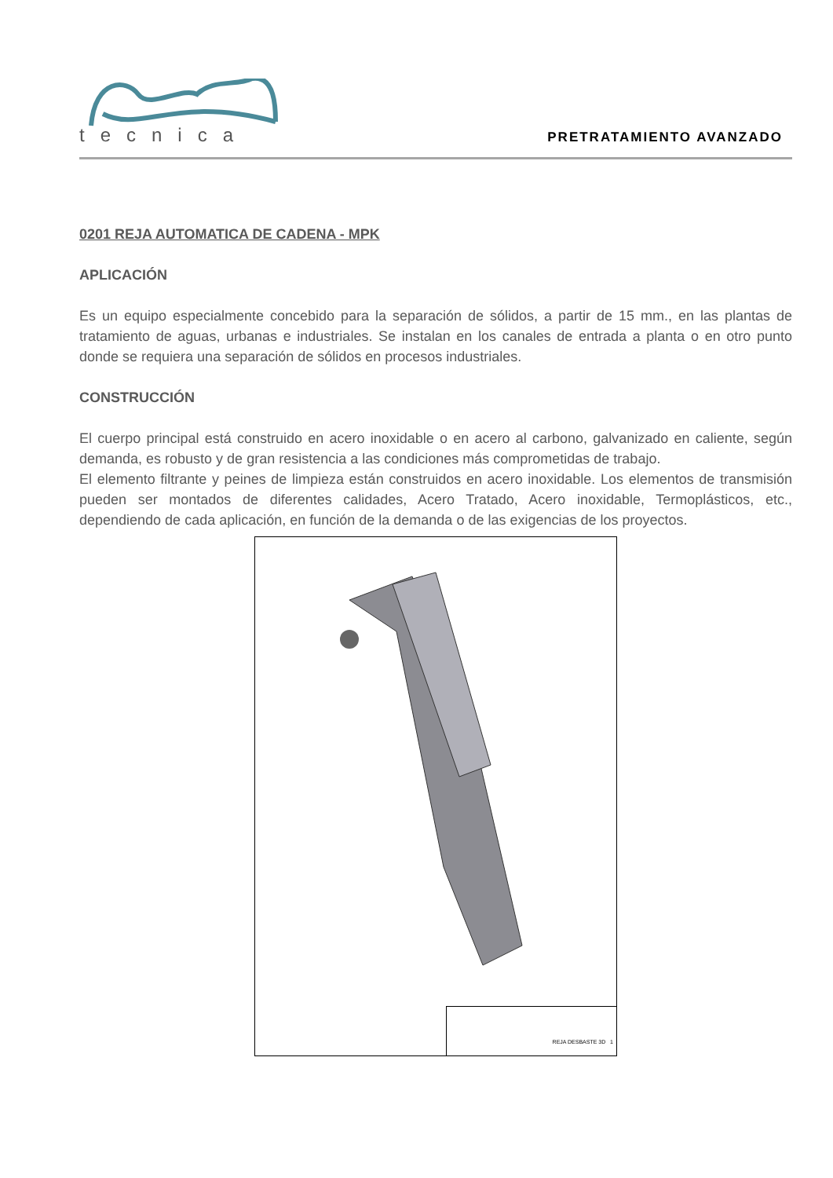tecnica
PRETRATAMIENTO AVANZADO
0201 REJA AUTOMATICA DE CADENA - MPK
APLICACIÓN
Es un equipo especialmente concebido para la separación de sólidos, a partir de 15 mm., en las plantas de tratamiento de aguas, urbanas e industriales. Se instalan en los canales de entrada a planta o en otro punto donde se requiera una separación de sólidos en procesos industriales.
CONSTRUCCIÓN
El cuerpo principal está construido en acero inoxidable o en acero al carbono, galvanizado en caliente, según demanda, es robusto y de gran resistencia a las condiciones más comprometidas de trabajo.
El elemento filtrante y peines de limpieza están construidos en acero inoxidable. Los elementos de transmisión pueden ser montados de diferentes calidades, Acero Tratado, Acero inoxidable, Termoplásticos, etc., dependiendo de cada aplicación, en función de la demanda o de las exigencias de los proyectos.
REJA DESBASTE 3D 1